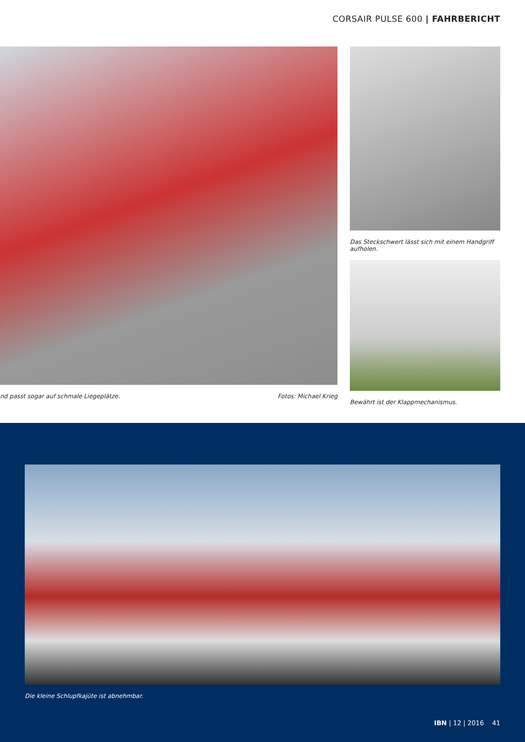CORSAIR PULSE 600 | FAHRBERICHT
nd passt sogar auf schmale Liegeplätze. Fotos: Michael Krieg Das Steckschwert lässt sich mit einem Handgriff aufholen.
Bewährt ist der Klappmechanismus.
Die kleine Schlupfkajüte ist abnehmbar.
IBN | 12 | 2016 41